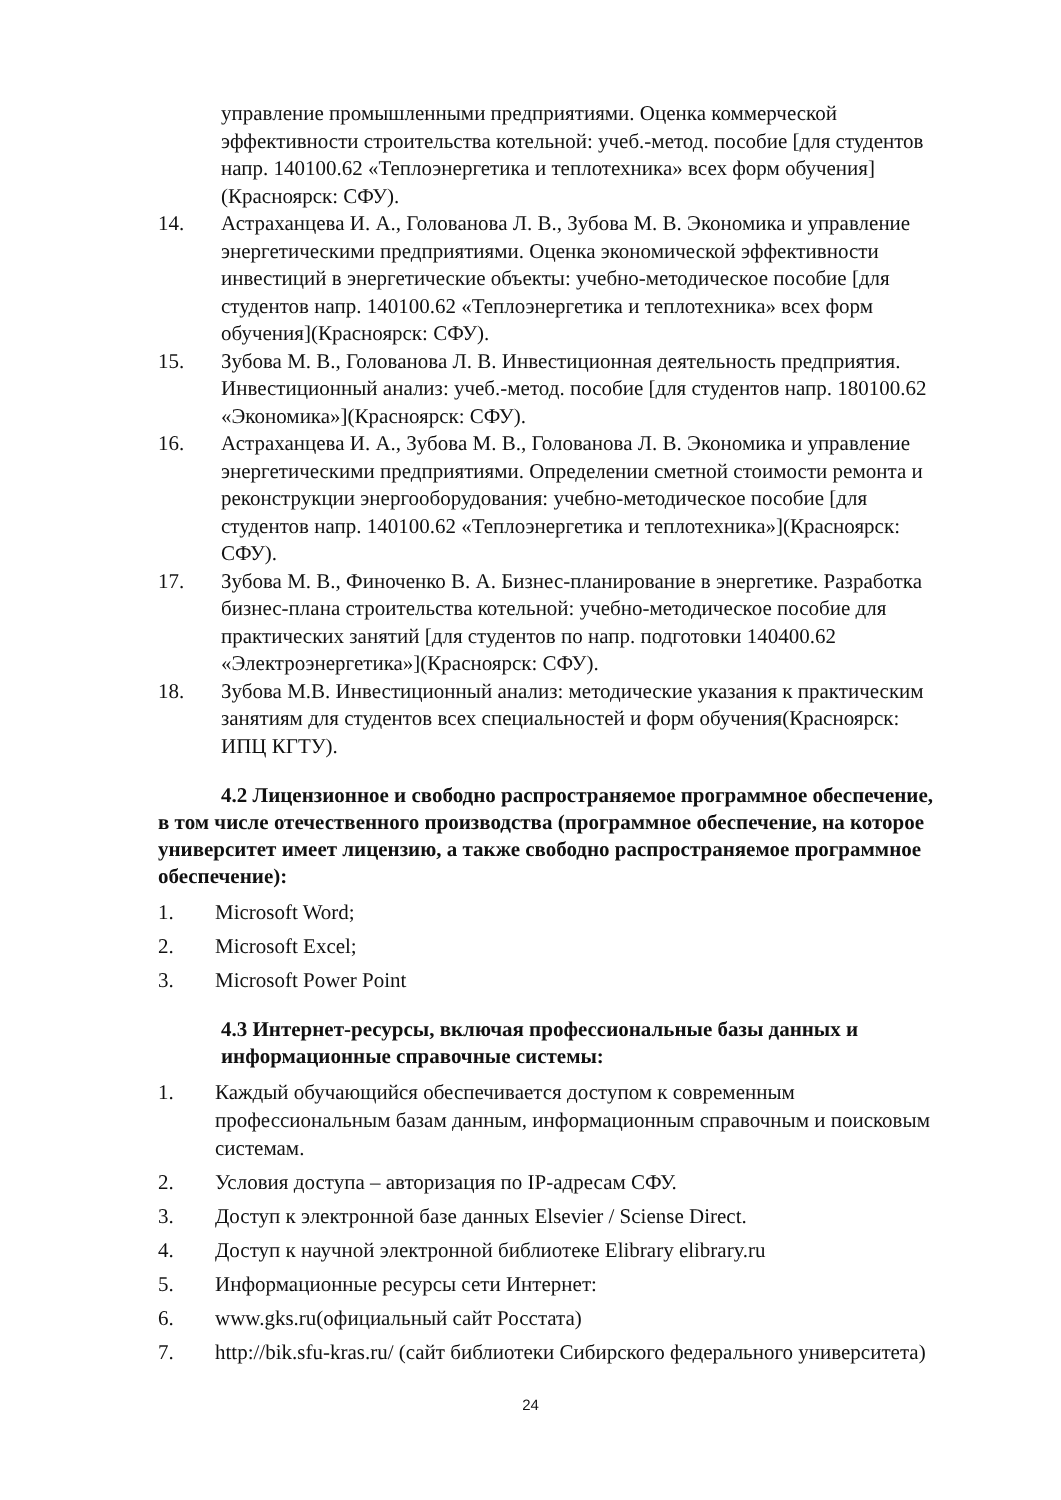управление промышленными предприятиями. Оценка коммерческой эффективности строительства котельной: учеб.-метод. пособие [для студентов напр. 140100.62 «Теплоэнергетика и теплотехника» всех форм обучения](Красноярск: СФУ).
14. Астраханцева И. А., Голованова Л. В., Зубова М. В. Экономика и управление энергетическими предприятиями. Оценка экономической эффективности инвестиций в энергетические объекты: учебно-методическое пособие [для студентов напр. 140100.62 «Теплоэнергетика и теплотехника» всех форм обучения](Красноярск: СФУ).
15. Зубова М. В., Голованова Л. В. Инвестиционная деятельность предприятия. Инвестиционный анализ: учеб.-метод. пособие [для студентов напр. 180100.62 «Экономика»](Красноярск: СФУ).
16. Астраханцева И. А., Зубова М. В., Голованова Л. В. Экономика и управление энергетическими предприятиями. Определении сметной стоимости ремонта и реконструкции энергооборудования: учебно-методическое пособие [для студентов напр. 140100.62 «Теплоэнергетика и теплотехника»](Красноярск: СФУ).
17. Зубова М. В., Финоченко В. А. Бизнес-планирование в энергетике. Разработка бизнес-плана строительства котельной: учебно-методическое пособие для практических занятий [для студентов по напр. подготовки 140400.62 «Электроэнергетика»](Красноярск: СФУ).
18. Зубова М.В. Инвестиционный анализ: методические указания к практическим занятиям для студентов всех специальностей и форм обучения(Красноярск: ИПЦ КГТУ).
4.2 Лицензионное и свободно распространяемое программное обеспечение, в том числе отечественного производства (программное обеспечение, на которое университет имеет лицензию, а также свободно распространяемое программное обеспечение):
1. Microsoft Word;
2. Microsoft Excel;
3. Microsoft Power Point
4.3 Интернет-ресурсы, включая профессиональные базы данных и информационные справочные системы:
1. Каждый обучающийся обеспечивается доступом к современным профессиональным базам данным, информационным справочным и поисковым системам.
2. Условия доступа – авторизация по IP-адресам СФУ.
3. Доступ к электронной базе данных Elsevier / Sciense Direct.
4. Доступ к научной электронной библиотеке Elibrary elibrary.ru
5. Информационные ресурсы сети Интернет:
6. www.gks.ru(официальный сайт Росстата)
7. http://bik.sfu-kras.ru/ (сайт библиотеки Сибирского федерального университета)
24